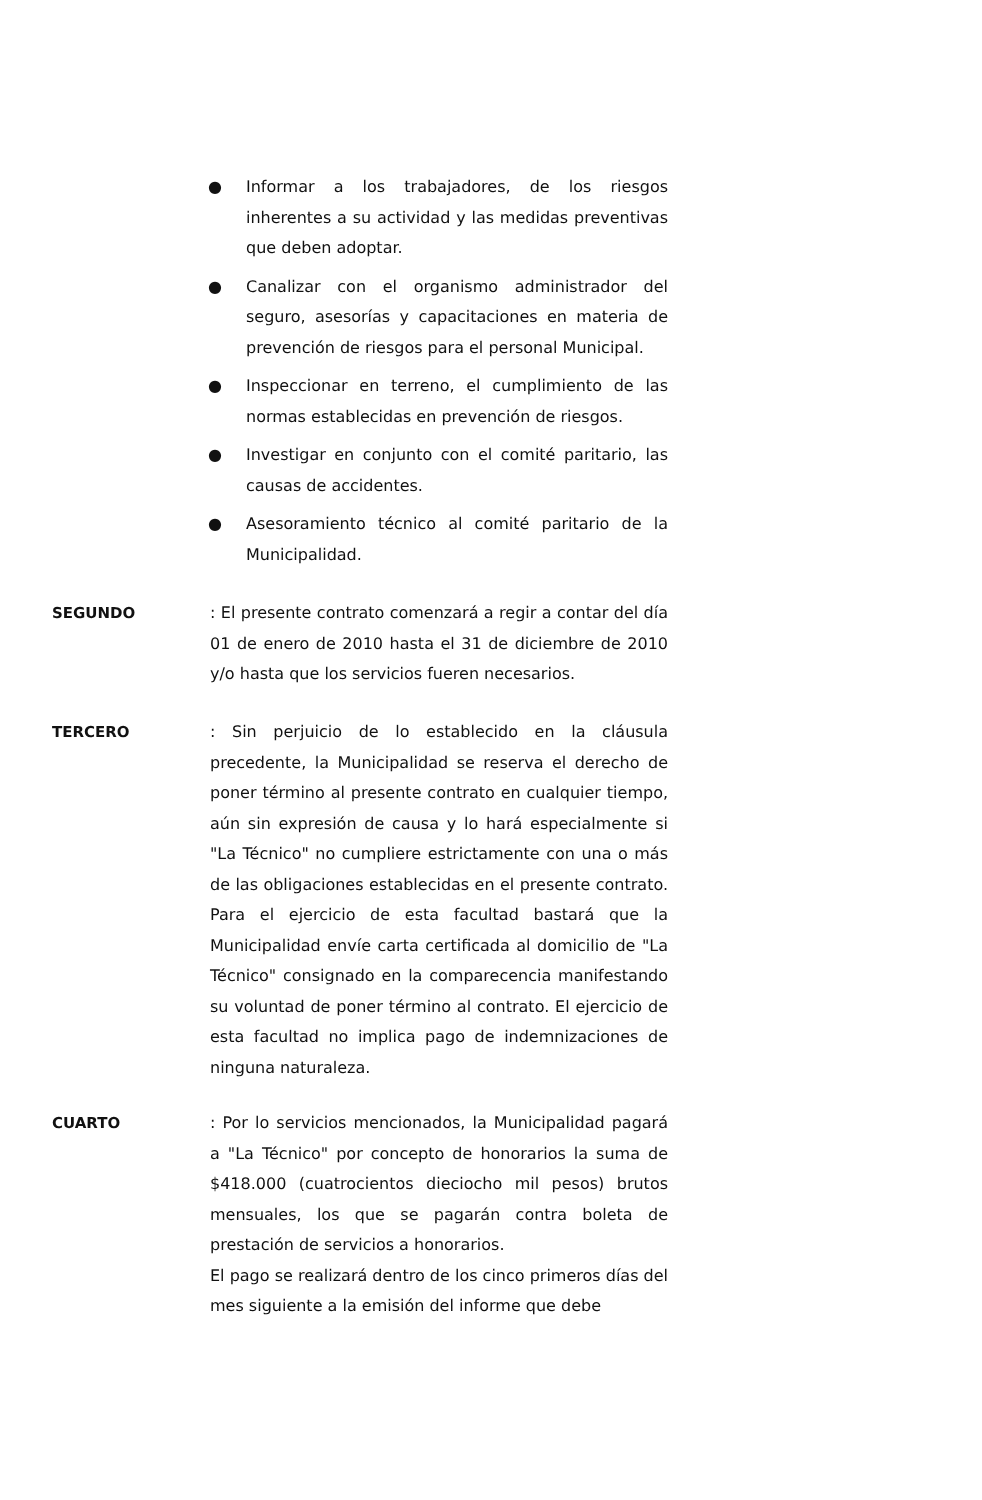● Informar a los trabajadores, de los riesgos inherentes a su actividad y las medidas preventivas que deben adoptar.
● Canalizar con el organismo administrador del seguro, asesorías y capacitaciones en materia de prevención de riesgos para el personal Municipal.
● Inspeccionar en terreno, el cumplimiento de las normas establecidas en prevención de riesgos.
● Investigar en conjunto con el comité paritario, las causas de accidentes.
● Asesoramiento técnico al comité paritario de la Municipalidad.
SEGUNDO : El presente contrato comenzará a regir a contar del día 01 de enero de 2010 hasta el 31 de diciembre de 2010 y/o hasta que los servicios fueren necesarios.
TERCERO : Sin perjuicio de lo establecido en la cláusula precedente, la Municipalidad se reserva el derecho de poner término al presente contrato en cualquier tiempo, aún sin expresión de causa y lo hará especialmente si "La Técnico" no cumpliere estrictamente con una o más de las obligaciones establecidas en el presente contrato. Para el ejercicio de esta facultad bastará que la Municipalidad envíe carta certificada al domicilio de "La Técnico" consignado en la comparecencia manifestando su voluntad de poner término al contrato. El ejercicio de esta facultad no implica pago de indemnizaciones de ninguna naturaleza.
CUARTO : Por lo servicios mencionados, la Municipalidad pagará a "La Técnico" por concepto de honorarios la suma de $418.000 (cuatrocientos dieciocho mil pesos) brutos mensuales, los que se pagarán contra boleta de prestación de servicios a honorarios.
El pago se realizará dentro de los cinco primeros días del mes siguiente a la emisión del informe que debe